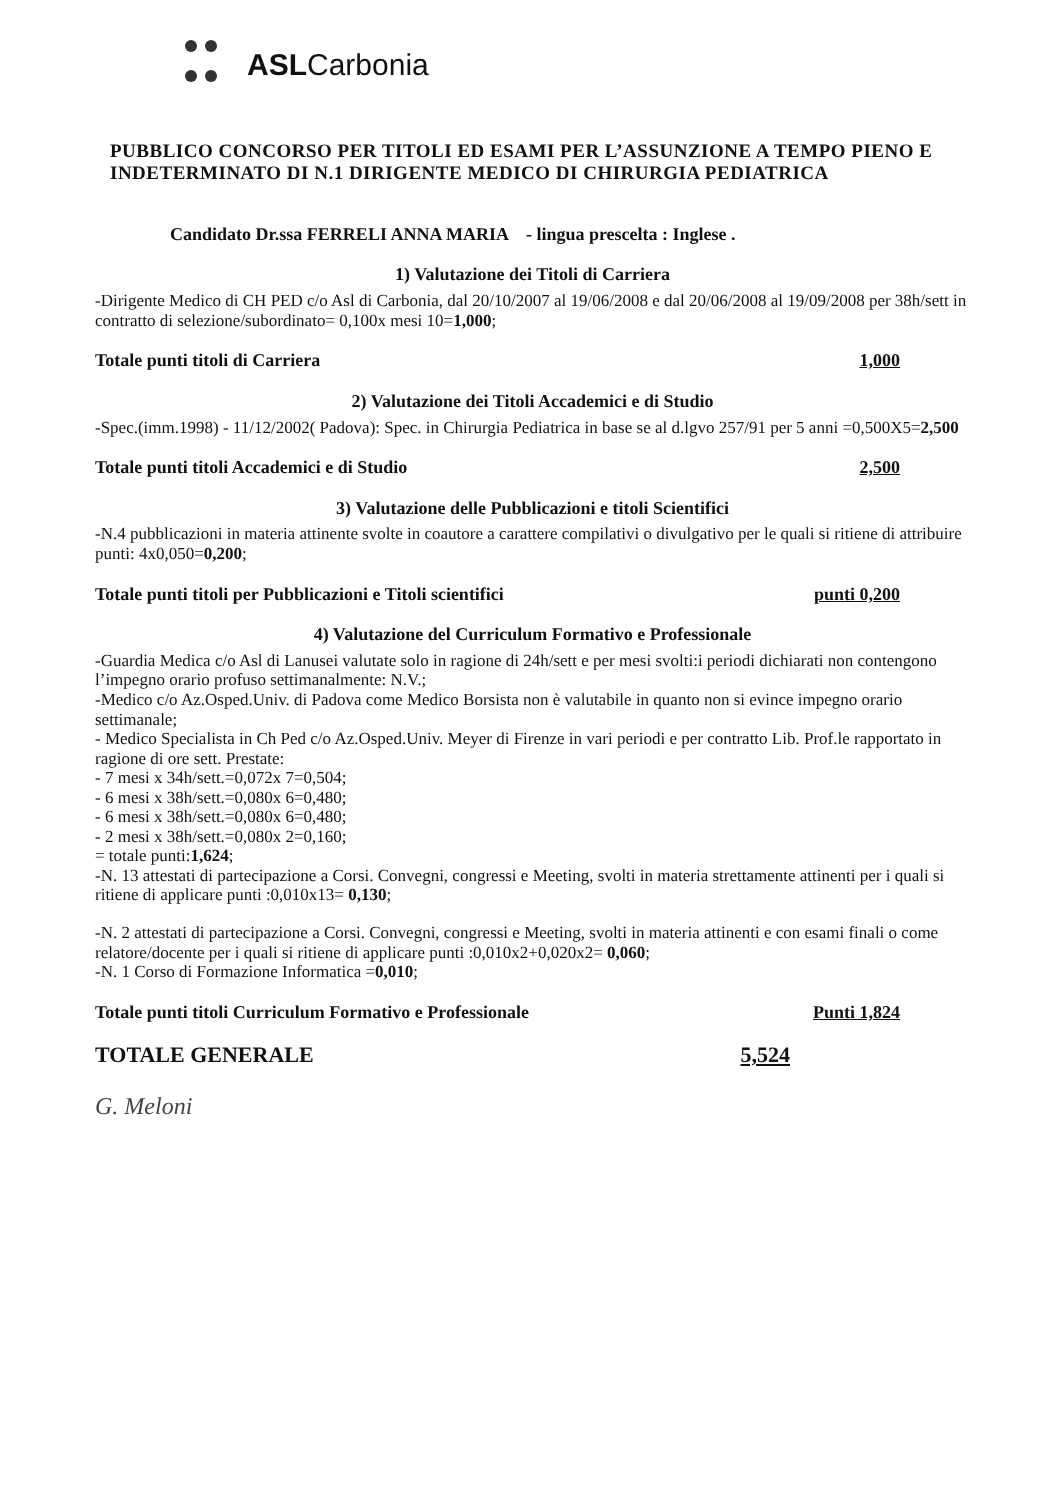ASLCarbonia
PUBBLICO CONCORSO PER TITOLI ED ESAMI PER L’ASSUNZIONE A TEMPO PIENO E INDETERMINATO DI N.1 DIRIGENTE MEDICO DI CHIRURGIA PEDIATRICA
Candidato Dr.ssa FERRELI ANNA MARIA - lingua prescelta : Inglese .
1) Valutazione dei Titoli di Carriera
-Dirigente Medico di CH PED c/o Asl di Carbonia, dal 20/10/2007 al 19/06/2008 e dal 20/06/2008 al 19/09/2008 per 38h/sett in contratto di selezione/subordinato= 0,100x mesi 10=1,000;
Totale punti titoli di Carriera 1,000
2) Valutazione dei Titoli Accademici e di Studio
-Spec.(imm.1998) - 11/12/2002( Padova): Spec. in Chirurgia Pediatrica in base se al d.lgvo 257/91 per 5 anni =0,500X5=2,500
Totale punti titoli Accademici e di Studio 2,500
3) Valutazione delle Pubblicazioni e titoli Scientifici
-N.4 pubblicazioni in materia attinente svolte in coautore a carattere compilativi o divulgativo per le quali si ritiene di attribuire punti: 4x0,050=0,200;
Totale punti titoli per Pubblicazioni e Titoli scientifici punti 0,200
4) Valutazione del Curriculum Formativo e Professionale
-Guardia Medica c/o Asl di Lanusei valutate solo in ragione di 24h/sett e per mesi svolti:i periodi dichiarati non contengono l’impegno orario profuso settimanalmente: N.V.;
-Medico c/o Az.Osped.Univ. di Padova come Medico Borsista non è valutabile in quanto non si evince impegno orario settimanale;
- Medico Specialista in Ch Ped c/o Az.Osped.Univ. Meyer di Firenze in vari periodi e per contratto Lib. Prof.le rapportato in ragione di ore sett. Prestate:
- 7 mesi x 34h/sett.=0,072x 7=0,504;
- 6 mesi x 38h/sett.=0,080x 6=0,480;
- 6 mesi x 38h/sett.=0,080x 6=0,480;
- 2 mesi x 38h/sett.=0,080x 2=0,160;
= totale punti:1,624;
-N. 13 attestati di partecipazione a Corsi. Convegni, congressi e Meeting, svolti in materia strettamente attinenti per i quali si ritiene di applicare punti :0,010x13= 0,130;
-N. 2 attestati di partecipazione a Corsi. Convegni, congressi e Meeting, svolti in materia attinenti e con esami finali o come relatore/docente per i quali si ritiene di applicare punti :0,010x2+0,020x2= 0,060;
-N. 1 Corso di Formazione Informatica =0,010;
Totale punti titoli Curriculum Formativo e Professionale Punti 1,824
TOTALE GENERALE 5,524
G. Meloni